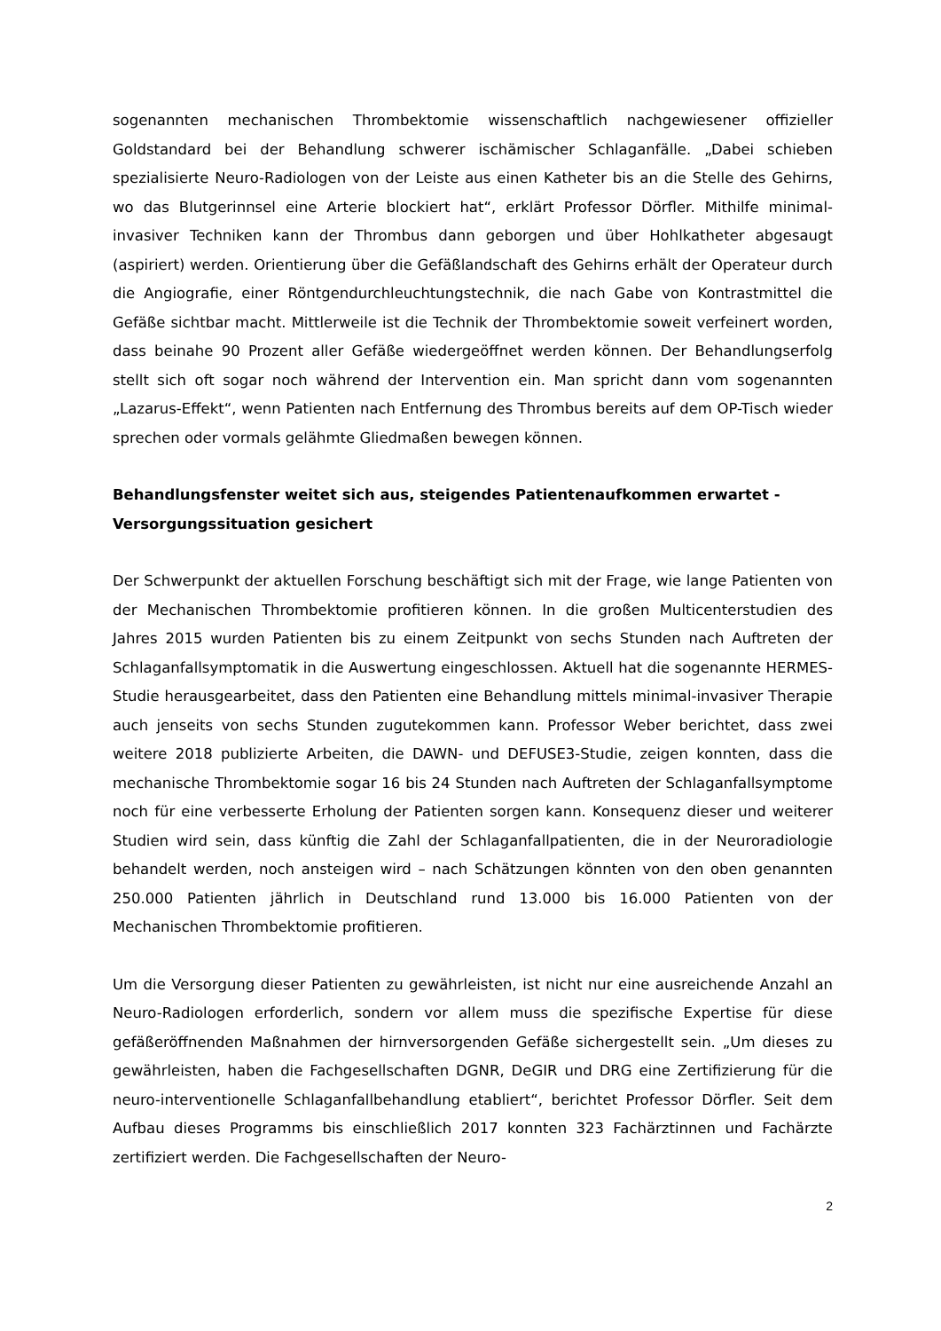sogenannten mechanischen Thrombektomie wissenschaftlich nachgewiesener offizieller Goldstandard bei der Behandlung schwerer ischämischer Schlaganfälle. „Dabei schieben spezialisierte Neuro-Radiologen von der Leiste aus einen Katheter bis an die Stelle des Gehirns, wo das Blutgerinnsel eine Arterie blockiert hat“, erklärt Professor Dörfler. Mithilfe minimal-invasiver Techniken kann der Thrombus dann geborgen und über Hohlkatheter abgesaugt (aspiriert) werden. Orientierung über die Gefäßlandschaft des Gehirns erhält der Operateur durch die Angiografie, einer Röntgendurchleuchtungstechnik, die nach Gabe von Kontrastmittel die Gefäße sichtbar macht. Mittlerweile ist die Technik der Thrombektomie soweit verfeinert worden, dass beinahe 90 Prozent aller Gefäße wiedergeöffnet werden können. Der Behandlungserfolg stellt sich oft sogar noch während der Intervention ein. Man spricht dann vom sogenannten „Lazarus-Effekt“, wenn Patienten nach Entfernung des Thrombus bereits auf dem OP-Tisch wieder sprechen oder vormals gelähmte Gliedmaßen bewegen können.
Behandlungsfenster weitet sich aus, steigendes Patientenaufkommen erwartet - Versorgungssituation gesichert
Der Schwerpunkt der aktuellen Forschung beschäftigt sich mit der Frage, wie lange Patienten von der Mechanischen Thrombektomie profitieren können. In die großen Multicenterstudien des Jahres 2015 wurden Patienten bis zu einem Zeitpunkt von sechs Stunden nach Auftreten der Schlaganfallsymptomatik in die Auswertung eingeschlossen. Aktuell hat die sogenannte HERMES-Studie herausgearbeitet, dass den Patienten eine Behandlung mittels minimal-invasiver Therapie auch jenseits von sechs Stunden zugutekommen kann. Professor Weber berichtet, dass zwei weitere 2018 publizierte Arbeiten, die DAWN- und DEFUSE3-Studie, zeigen konnten, dass die mechanische Thrombektomie sogar 16 bis 24 Stunden nach Auftreten der Schlaganfallsymptome noch für eine verbesserte Erholung der Patienten sorgen kann. Konsequenz dieser und weiterer Studien wird sein, dass künftig die Zahl der Schlaganfallpatienten, die in der Neuroradiologie behandelt werden, noch ansteigen wird – nach Schätzungen könnten von den oben genannten 250.000 Patienten jährlich in Deutschland rund 13.000 bis 16.000 Patienten von der Mechanischen Thrombektomie profitieren.
Um die Versorgung dieser Patienten zu gewährleisten, ist nicht nur eine ausreichende Anzahl an Neuro-Radiologen erforderlich, sondern vor allem muss die spezifische Expertise für diese gefäßeröffnenden Maßnahmen der hirnversorgenden Gefäße sichergestellt sein. „Um dieses zu gewährleisten, haben die Fachgesellschaften DGNR, DeGIR und DRG eine Zertifizierung für die neuro-interventionelle Schlaganfallbehandlung etabliert“, berichtet Professor Dörfler. Seit dem Aufbau dieses Programms bis einschließlich 2017 konnten 323 Fachärztinnen und Fachärzte zertifiziert werden. Die Fachgesellschaften der Neuro-
2